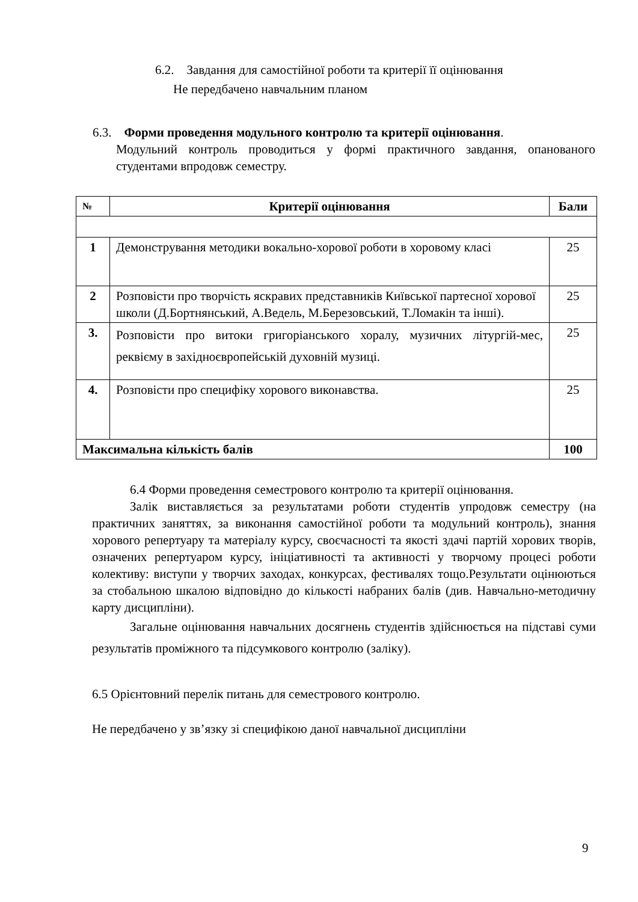6.2. Завдання для самостійної роботи та критерії її оцінювання
Не передбачено навчальним планом
6.3. Форми проведення модульного контролю та критерії оцінювання.
Модульний контроль проводиться у формі практичного завдання, опанованого студентами впродовж семестру.
| № | Критерії оцінювання | Бали |
| --- | --- | --- |
| 1 | Демонстрування методики вокально-хорової роботи в хоровому класі | 25 |
| 2 | Розповісти про творчість яскравих представників Київської партесної хорової школи (Д.Бортнянський, А.Ведель, М.Березовський, Т.Ломакін та інші). | 25 |
| 3. | Розповісти про витоки григоріанського хоралу, музичних літургій-мес, реквієму в західноєвропейській духовній музиці. | 25 |
| 4. | Розповісти про специфіку хорового виконавства. | 25 |
| Максимальна кількість балів | | 100 |
6.4 Форми проведення семестрового контролю та критерії оцінювання.
Залік виставляється за результатами роботи студентів упродовж семестру (на практичних заняттях, за виконання самостійної роботи та модульний контроль), знання хорового репертуару та матеріалу курсу, своєчасності та якості здачі партій хорових творів, означених репертуаром курсу, ініціативності та активності у творчому процесі роботи колективу: виступи у творчих заходах, конкурсах, фестивалях тощо.Результати оцінюються за стобальною шкалою відповідно до кількості набраних балів (див. Навчально-методичну карту дисципліни).
Загальне оцінювання навчальних досягнень студентів здійснюється на підставі суми результатів проміжного та підсумкового контролю (заліку).
6.5 Орієнтовний перелік питань для семестрового контролю.
Не передбачено у зв’язку зі специфікою даної навчальної дисципліни
9